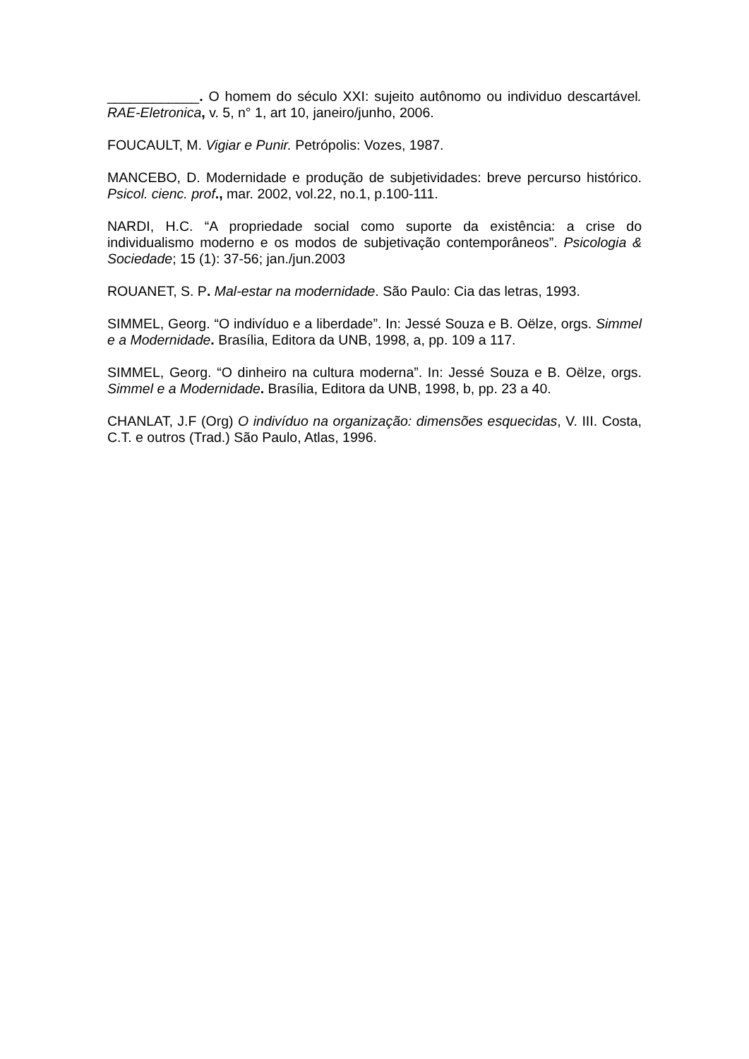____________. O homem do século XXI: sujeito autônomo ou individuo descartável. RAE-Eletronica, v. 5, n° 1, art 10, janeiro/junho, 2006.
FOUCAULT, M. Vigiar e Punir. Petrópolis: Vozes, 1987.
MANCEBO, D. Modernidade e produção de subjetividades: breve percurso histórico. Psicol. cienc. prof., mar. 2002, vol.22, no.1, p.100-111.
NARDI, H.C. “A propriedade social como suporte da existência: a crise do individualismo moderno e os modos de subjetivação contemporâneos”. Psicologia & Sociedade; 15 (1): 37-56; jan./jun.2003
ROUANET, S. P. Mal-estar na modernidade. São Paulo: Cia das letras, 1993.
SIMMEL, Georg. “O indivíduo e a liberdade”. In: Jessé Souza e B. Oëlze, orgs. Simmel e a Modernidade. Brasília, Editora da UNB, 1998, a, pp. 109 a 117.
SIMMEL, Georg. “O dinheiro na cultura moderna”. In: Jessé Souza e B. Oëlze, orgs. Simmel e a Modernidade. Brasília, Editora da UNB, 1998, b, pp. 23 a 40.
CHANLAT, J.F (Org) O indivíduo na organização: dimensões esquecidas, V. III. Costa, C.T. e outros (Trad.) São Paulo, Atlas, 1996.